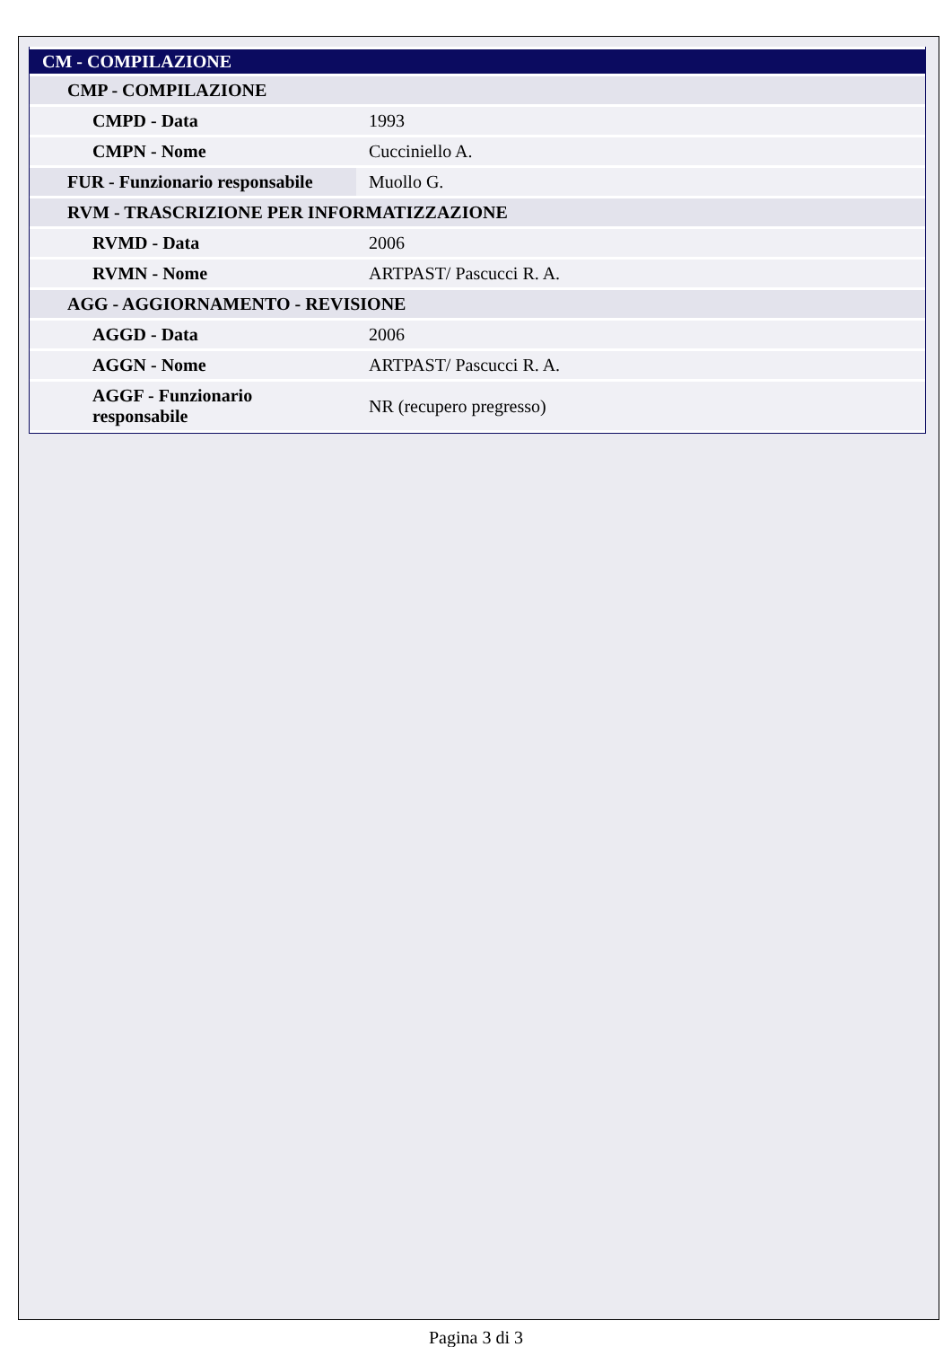| CM - COMPILAZIONE | |
| CMP - COMPILAZIONE | |
| CMPD - Data | 1993 |
| CMPN - Nome | Cucciniello A. |
| FUR - Funzionario responsabile | Muollo G. |
| RVM - TRASCRIZIONE PER INFORMATIZZAZIONE | |
| RVMD - Data | 2006 |
| RVMN - Nome | ARTPAST/ Pascucci R. A. |
| AGG - AGGIORNAMENTO - REVISIONE | |
| AGGD - Data | 2006 |
| AGGN - Nome | ARTPAST/ Pascucci R. A. |
| AGGF - Funzionario responsabile | NR (recupero pregresso) |
Pagina 3 di 3